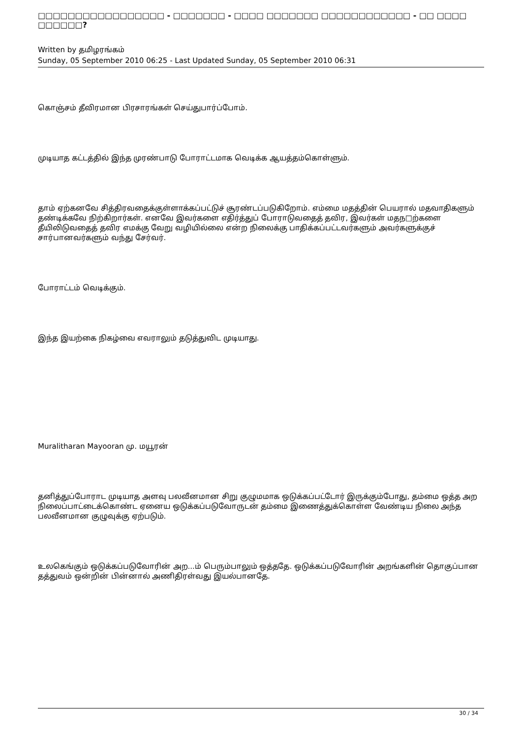□□□□□□□□□□□□□□□□□ - □□□□□□□ - □□□□ □□□□□□□ □□□□□□□□□□□□ - □□ □□□□ □□□□□□?
Written by தமிழரங்கம்
Sunday, 05 September 2010 06:25 - Last Updated Sunday, 05 September 2010 06:31
கொஞ்சம் தீவிரமான பிரசாரங்கள் செய்துபார்ப்போம்.
முடியாத கட்டத்தில் இந்த முரண்பாடு போராட்டமாக வெடிக்க ஆயத்தம்கொள்ளும்.
தாம் ஏற்கனவே சித்திரவதைக்குள்ளாக்கப்பட்டுச் சூரண்டப்படுகிறோம். எம்மை மதத்தின் பெயரால் மதவாதிகளும் தண்டிக்கவே நிற்கிறார்கள். எனவே இவர்களை எதிர்த்துப் போராடுவதைத் தவிர, இவர்கள் மதந□ற்களை தீயிலிடுவதைத் தவிர எமக்கு வேறு வழியில்லை என்ற நிலைக்கு பாதிக்கப்பட்டவர்களும் அவர்களுக்குச் சார்பானவர்களும் வந்து சேர்வர்.
போராட்டம் வெடிக்கும்.
இந்த இயற்கை நிகழ்வை எவராலும் தடுத்துவிட முடியாது.
Muralitharan Mayooran மு. மயூரன்
தனித்துப்போராட முடியாத அளவு பலவீனமான சிறு குழுமமாக ஒடுக்கப்பட்டோர் இருக்கும்போது, தம்மை ஒத்த அற நிலைப்பாட்டைக்கொண்ட ஏனைய ஒடுக்கப்படுவோருடன் தம்மை இணைத்துக்கொள்ள வேண்டிய நிலை அந்த பலவீனமான குழுவுக்கு ஏற்படும்.
உலகெங்கும் ஒடுக்கப்படுவோரின் அற...ம் பெரும்பாலும் ஒத்ததே. ஒடுக்கப்படுவோரின் அறங்களின் தொகுப்பான தத்துவம் ஒன்றின் பின்னால் அணிதிரள்வது இயல்பானதே.
30 / 34